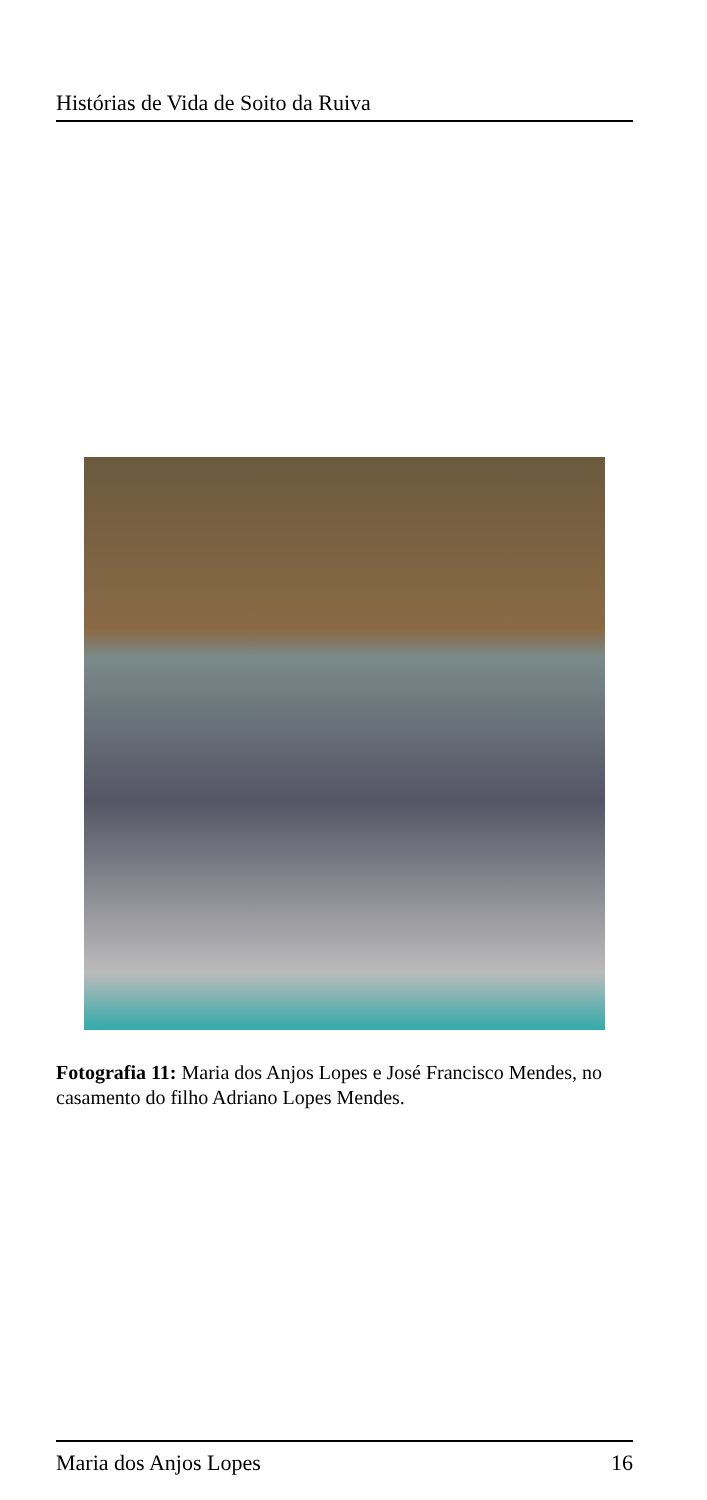Histórias de Vida de Soito da Ruiva
Fotografia 11: Maria dos Anjos Lopes e José Francisco Mendes, no casamento do filho Adriano Lopes Mendes.
Maria dos Anjos Lopes 16